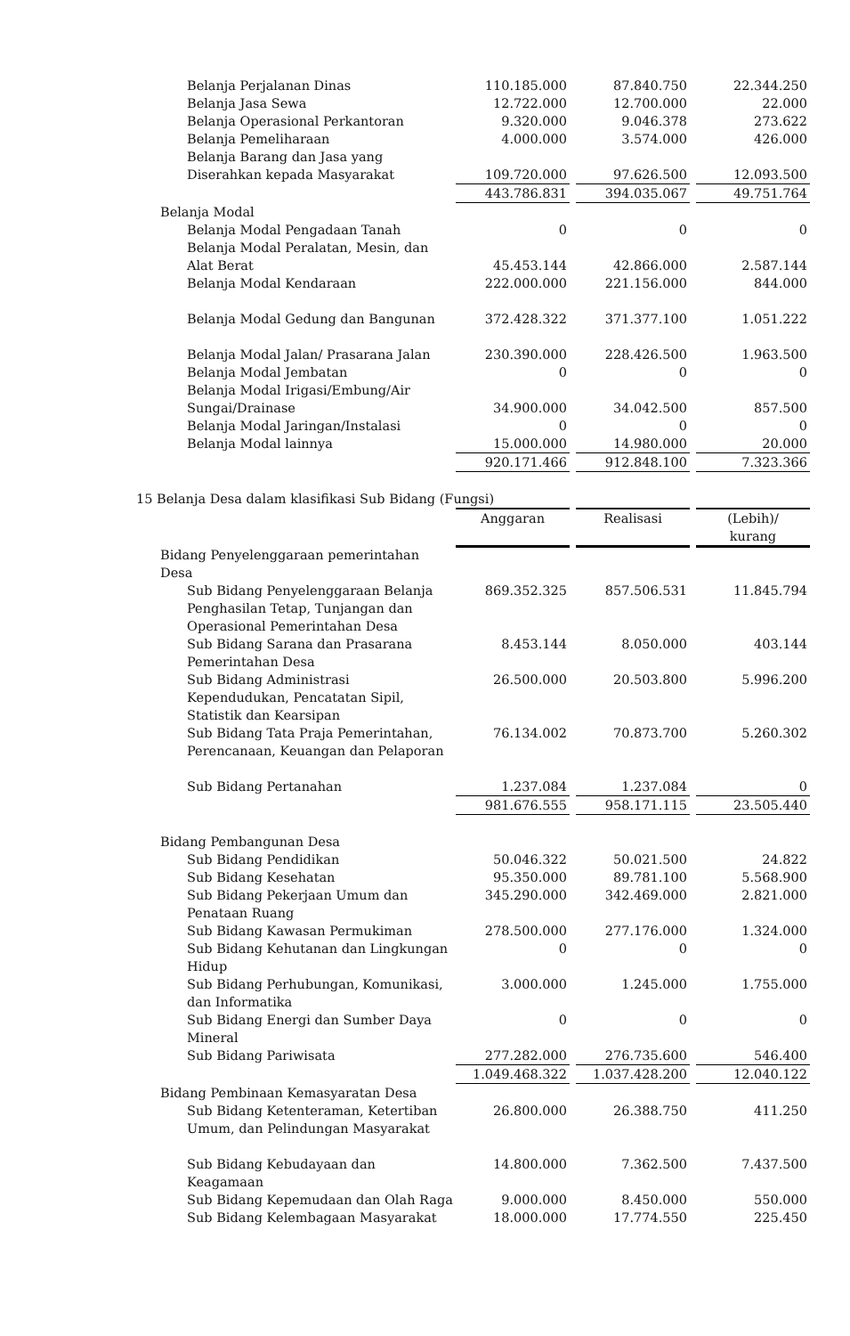| Belanja Perjalanan Dinas | 110.185.000 | | 87.840.750 | | 22.344.250 |
| Belanja Jasa Sewa | 12.722.000 | | 12.700.000 | | 22.000 |
| Belanja Operasional Perkantoran | 9.320.000 | | 9.046.378 | | 273.622 |
| Belanja Pemeliharaan | 4.000.000 | | 3.574.000 | | 426.000 |
| Belanja Barang dan Jasa yang Diserahkan kepada Masyarakat | 109.720.000 | | 97.626.500 | | 12.093.500 |
| | 443.786.831 | | 394.035.067 | | 49.751.764 |
| Belanja Modal | | | | | |
| Belanja Modal Pengadaan Tanah | 0 | | 0 | | 0 |
| Belanja Modal Peralatan, Mesin, dan Alat Berat | 45.453.144 | | 42.866.000 | | 2.587.144 |
| Belanja Modal Kendaraan | 222.000.000 | | 221.156.000 | | 844.000 |
| Belanja Modal Gedung dan Bangunan | 372.428.322 | | 371.377.100 | | 1.051.222 |
| Belanja Modal Jalan/ Prasarana Jalan | 230.390.000 | | 228.426.500 | | 1.963.500 |
| Belanja Modal Jembatan | 0 | | 0 | | 0 |
| Belanja Modal Irigasi/Embung/Air Sungai/Drainase | 34.900.000 | | 34.042.500 | | 857.500 |
| Belanja Modal Jaringan/Instalasi | 0 | | 0 | | 0 |
| Belanja Modal lainnya | 15.000.000 | | 14.980.000 | | 20.000 |
| | 920.171.466 | | 912.848.100 | | 7.323.366 |
| 15 Belanja Desa dalam klasifikasi Sub Bidang (Fungsi) | | | | | |
| | Anggaran | | Realisasi | | (Lebih)/ kurang |
| Bidang Penyelenggaraan pemerintahan Desa | | | | | |
| Sub Bidang Penyelenggaraan Belanja Penghasilan Tetap, Tunjangan dan Operasional Pemerintahan Desa | 869.352.325 | | 857.506.531 | | 11.845.794 |
| Sub Bidang Sarana dan Prasarana Pemerintahan Desa | 8.453.144 | | 8.050.000 | | 403.144 |
| Sub Bidang Administrasi Kependudukan, Pencatatan Sipil, Statistik dan Kearsipan | 26.500.000 | | 20.503.800 | | 5.996.200 |
| Sub Bidang Tata Praja Pemerintahan, Perencanaan, Keuangan dan Pelaporan | 76.134.002 | | 70.873.700 | | 5.260.302 |
| Sub Bidang Pertanahan | 1.237.084 | | 1.237.084 | | 0 |
| | 981.676.555 | | 958.171.115 | | 23.505.440 |
| Bidang Pembangunan Desa | | | | | |
| Sub Bidang Pendidikan | 50.046.322 | | 50.021.500 | | 24.822 |
| Sub Bidang Kesehatan | 95.350.000 | | 89.781.100 | | 5.568.900 |
| Sub Bidang Pekerjaan Umum dan Penataan Ruang | 345.290.000 | | 342.469.000 | | 2.821.000 |
| Sub Bidang Kawasan Permukiman | 278.500.000 | | 277.176.000 | | 1.324.000 |
| Sub Bidang Kehutanan dan Lingkungan Hidup | 0 | | 0 | | 0 |
| Sub Bidang Perhubungan, Komunikasi, dan Informatika | 3.000.000 | | 1.245.000 | | 1.755.000 |
| Sub Bidang Energi dan Sumber Daya Mineral | 0 | | 0 | | 0 |
| Sub Bidang Pariwisata | 277.282.000 | | 276.735.600 | | 546.400 |
| | 1.049.468.322 | | 1.037.428.200 | | 12.040.122 |
| Bidang Pembinaan Kemasyaratan Desa | | | | | |
| Sub Bidang Ketenteraman, Ketertiban Umum, dan Pelindungan Masyarakat | 26.800.000 | | 26.388.750 | | 411.250 |
| Sub Bidang Kebudayaan dan Keagamaan | 14.800.000 | | 7.362.500 | | 7.437.500 |
| Sub Bidang Kepemudaan dan Olah Raga | 9.000.000 | | 8.450.000 | | 550.000 |
| Sub Bidang Kelembagaan Masyarakat | 18.000.000 | | 17.774.550 | | 225.450 |